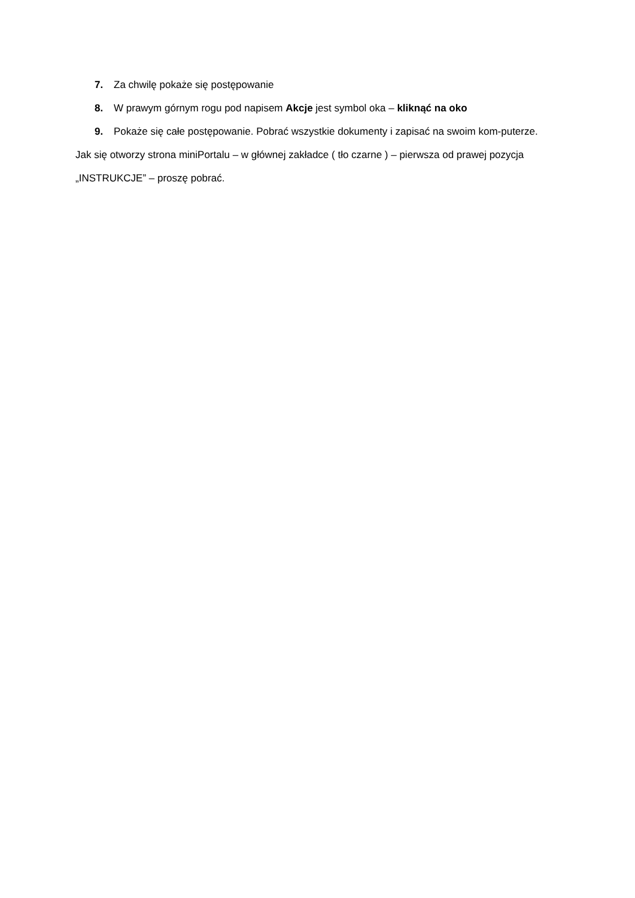7. Za chwilę pokaże się postępowanie
8. W prawym górnym rogu pod napisem Akcje jest symbol oka – kliknąć na oko
9. Pokaże się całe postępowanie. Pobrać wszystkie dokumenty i zapisać na swoim kom-puterze.
Jak się otworzy strona miniPortalu – w głównej zakładce ( tło czarne ) – pierwsza od prawej pozycja „INSTRUKCJE” – proszę pobrać.